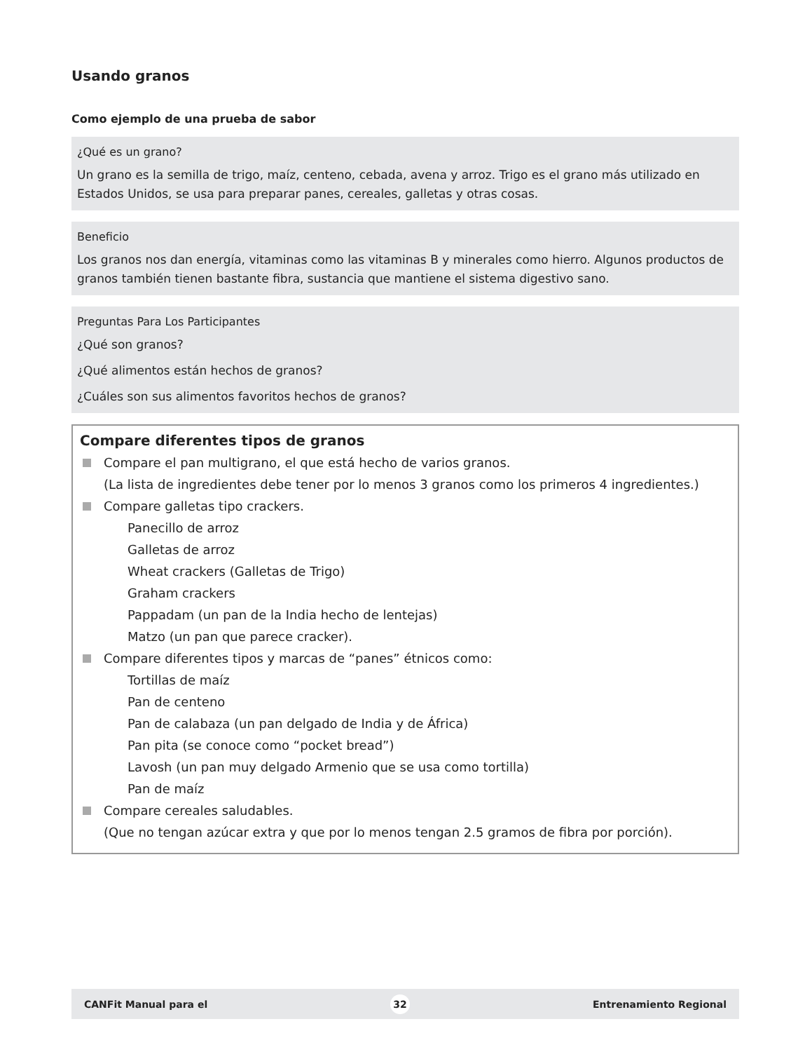Usando granos
Como ejemplo de una prueba de sabor
¿Qué es un grano?
Un grano es la semilla de trigo, maíz, centeno, cebada, avena y arroz. Trigo es el grano más utilizado en Estados Unidos, se usa para preparar panes, cereales, galletas y otras cosas.
Beneficio
Los granos nos dan energía, vitaminas como las vitaminas B y minerales como hierro. Algunos productos de granos también tienen bastante fibra, sustancia que mantiene el sistema digestivo sano.
Preguntas Para Los Participantes
¿Qué son granos?
¿Qué alimentos están hechos de granos?
¿Cuáles son sus alimentos favoritos hechos de granos?
Compare diferentes tipos de granos
Compare el pan multigrano, el que está hecho de varios granos.
(La lista de ingredientes debe tener por lo menos 3 granos como los primeros 4 ingredientes.)
Compare galletas tipo crackers.
Panecillo de arroz
Galletas de arroz
Wheat crackers (Galletas de Trigo)
Graham crackers
Pappadam (un pan de la India hecho de lentejas)
Matzo (un pan que parece cracker).
Compare diferentes tipos y marcas de “panes” étnicos como:
Tortillas de maíz
Pan de centeno
Pan de calabaza (un pan delgado de India y de África)
Pan pita (se conoce como “pocket bread”)
Lavosh (un pan muy delgado Armenio que se usa como tortilla)
Pan de maíz
Compare cereales saludables.
(Que no tengan azúcar extra y que por lo menos tengan 2.5 gramos de fibra por porción).
CANFit Manual para el 32 Entrenamiento Regional